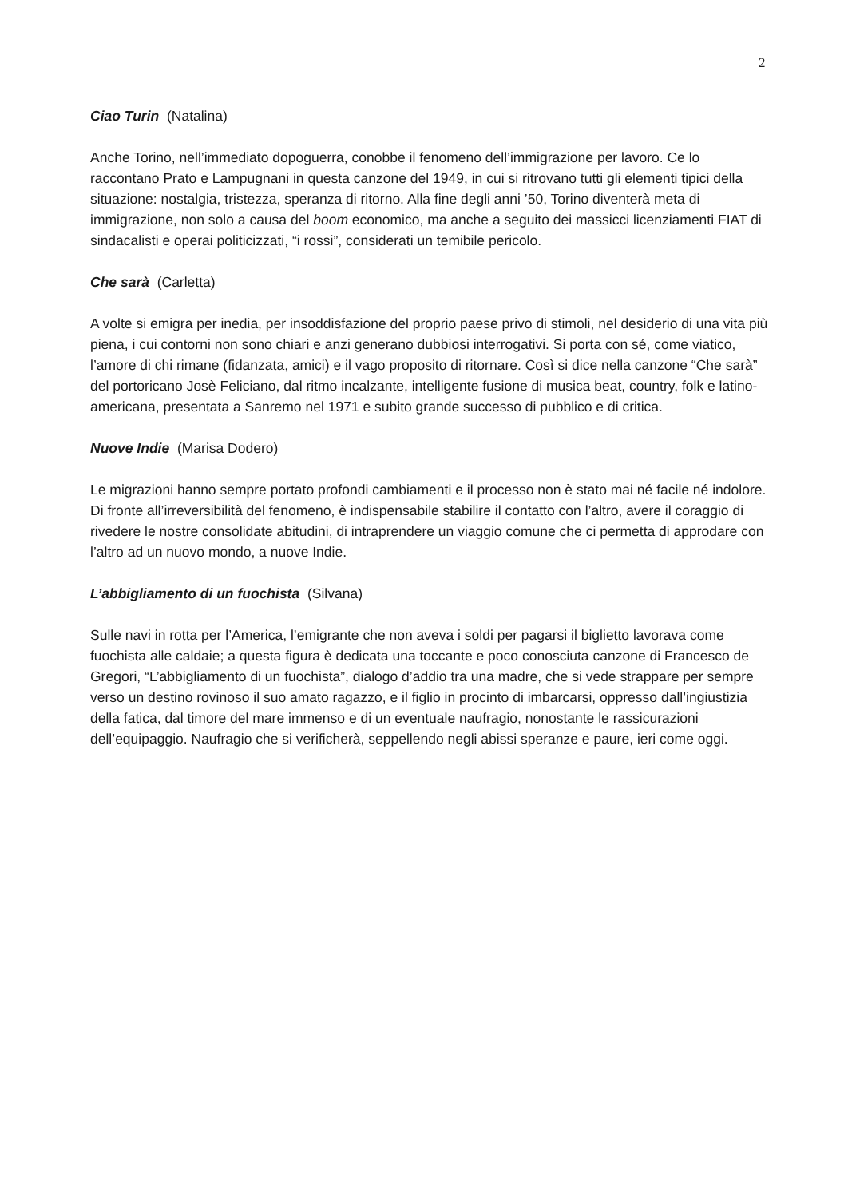2
Ciao Turin (Natalina)
Anche Torino, nell’immediato dopoguerra, conobbe il fenomeno dell’immigrazione per lavoro. Ce lo raccontano Prato e Lampugnani in questa canzone del 1949, in cui si ritrovano tutti gli elementi tipici della situazione: nostalgia, tristezza, speranza di ritorno. Alla fine degli anni ’50, Torino diventerà meta di immigrazione, non solo a causa del boom economico, ma anche a seguito dei massicci licenziamenti FIAT di sindacalisti e operai politicizzati, “i rossi”, considerati un temibile pericolo.
Che sarà (Carletta)
A volte si emigra per inedia, per insoddisfazione del proprio paese privo di stimoli, nel desiderio di una vita più piena, i cui contorni non sono chiari e anzi generano dubbiosi interrogativi. Si porta con sé, come viatico, l’amore di chi rimane (fidanzata, amici) e il vago proposito di ritornare. Così si dice nella canzone “Che sarà” del portoricano Josè Feliciano, dal ritmo incalzante, intelligente fusione di musica beat, country, folk e latino-americana, presentata a Sanremo nel 1971 e subito grande successo di pubblico e di critica.
Nuove Indie (Marisa Dodero)
Le migrazioni hanno sempre portato profondi cambiamenti e il processo non è stato mai né facile né indolore. Di fronte all’irreversibilità del fenomeno, è indispensabile stabilire il contatto con l’altro, avere il coraggio di rivedere le nostre consolidate abitudini, di intraprendere un viaggio comune che ci permetta di approdare con l’altro ad un nuovo mondo, a nuove Indie.
L’abbigliamento di un fuochista (Silvana)
Sulle navi in rotta per l’America, l’emigrante che non aveva i soldi per pagarsi il biglietto lavorava come fuochista alle caldaie; a questa figura è dedicata una toccante e poco conosciuta canzone di Francesco de Gregori, “L’abbigliamento di un fuochista”, dialogo d’addio tra una madre, che si vede strappare per sempre verso un destino rovinoso il suo amato ragazzo, e il figlio in procinto di imbarcarsi, oppresso dall’ingiustizia della fatica, dal timore del mare immenso e di un eventuale naufragio, nonostante le rassicurazioni dell’equipaggio. Naufragio che si verificherà, seppellendo negli abissi speranze e paure, ieri come oggi.